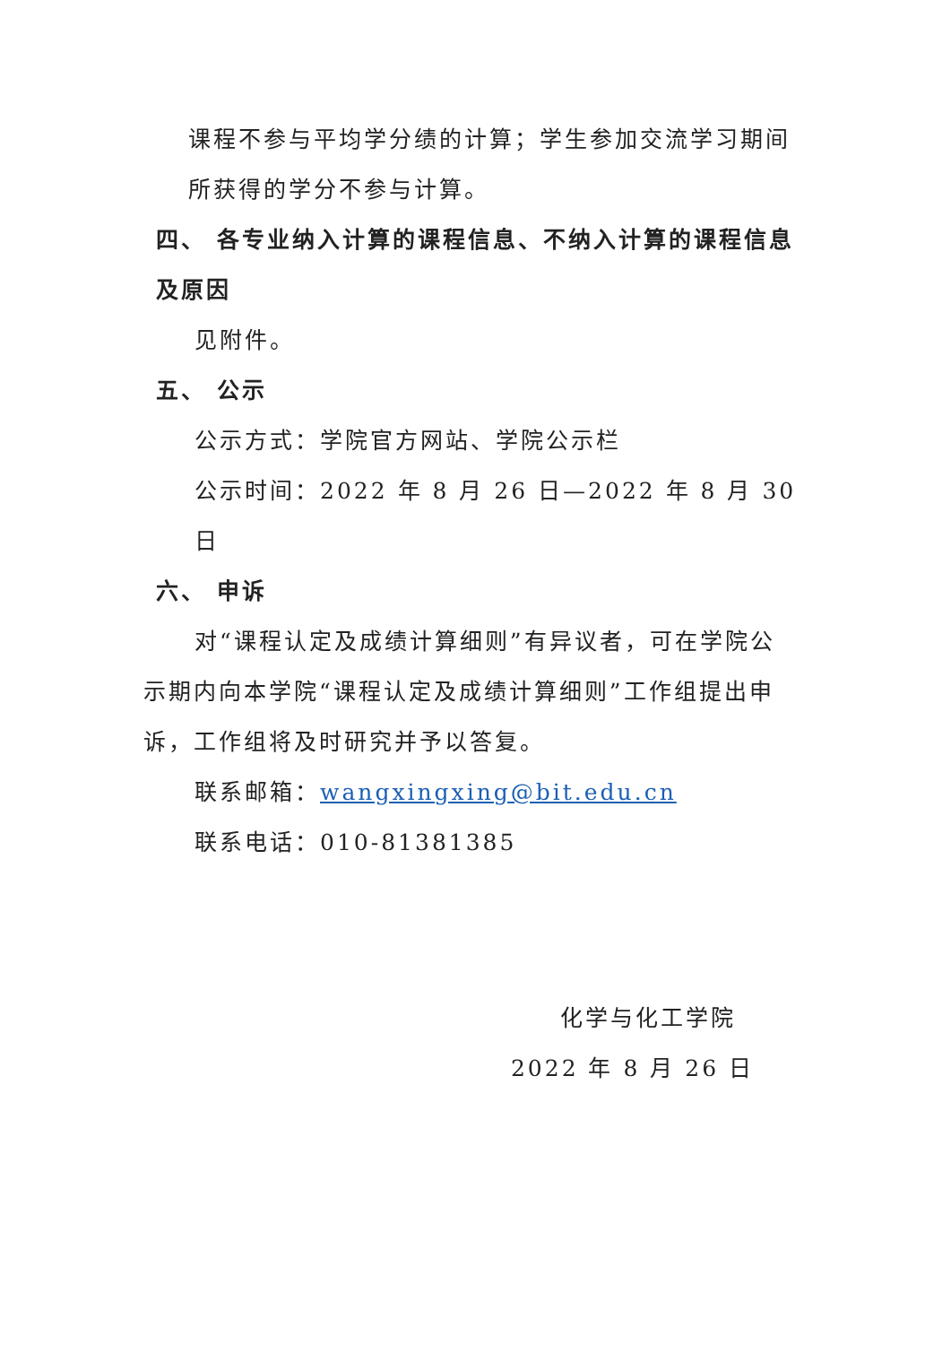课程不参与平均学分绩的计算；学生参加交流学习期间
所获得的学分不参与计算。
四、 各专业纳入计算的课程信息、不纳入计算的课程信息
及原因
见附件。
五、 公示
公示方式：学院官方网站、学院公示栏
公示时间：2022 年 8 月 26 日—2022 年 8 月 30 日
六、 申诉
对“课程认定及成绩计算细则”有异议者，可在学院公
示期内向本学院“课程认定及成绩计算细则”工作组提出申
诉，工作组将及时研究并予以答复。
联系邮箱：wangxingxing@bit.edu.cn
联系电话：010-81381385
化学与化工学院
2022 年 8 月 26 日